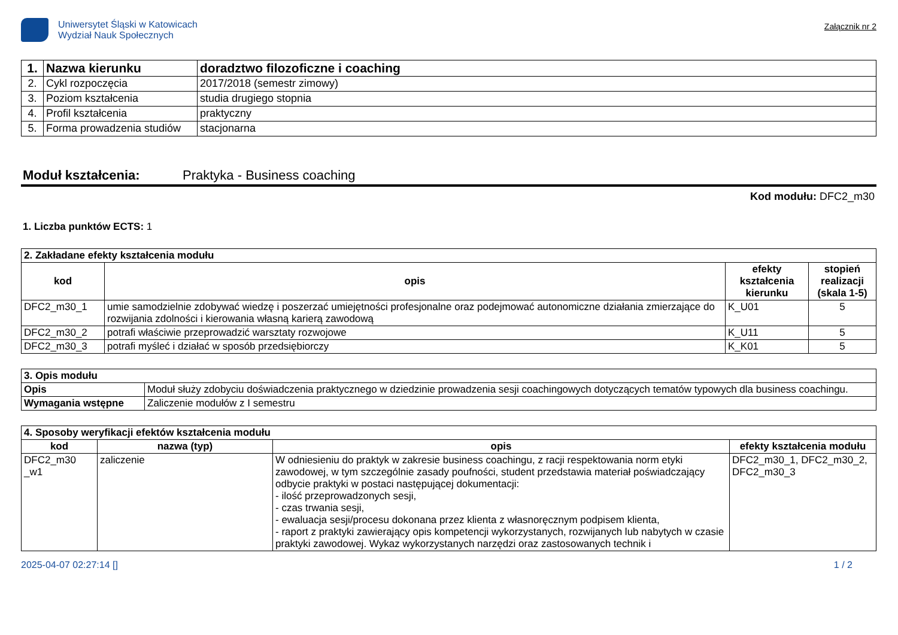Uniwersytet Śląski w Katowicach
Wydział Nauk Społecznych
Załącznik nr 2
| 1. | Nazwa kierunku | doradztwo filozoficzne i coaching |
| 2. | Cykl rozpoczęcia | 2017/2018 (semestr zimowy) |
| 3. | Poziom kształcenia | studia drugiego stopnia |
| 4. | Profil kształcenia | praktyczny |
| 5. | Forma prowadzenia studiów | stacjonarna |
Moduł kształcenia: Praktyka - Business coaching
Kod modułu: DFC2_m30
1. Liczba punktów ECTS: 1
| 2. Zakładane efekty kształcenia modułu | | | |
| kod | opis | efekty kształcenia kierunku | stopień realizacji (skala 1-5) |
| DFC2_m30_1 | umie samodzielnie zdobywać wiedzę i poszerzać umiejętności profesjonalne oraz podejmować autonomiczne działania zmierzające do rozwijania zdolności i kierowania własną karierą zawodową | K_U01 | 5 |
| DFC2_m30_2 | potrafi właściwie przeprowadzić warsztaty rozwojowe | K_U11 | 5 |
| DFC2_m30_3 | potrafi myśleć i działać w sposób przedsiębiorczy | K_K01 | 5 |
| 3. Opis modułu | |
| Opis | Moduł służy zdobyciu doświadczenia praktycznego w dziedzinie prowadzenia sesji coachingowych dotyczących tematów typowych dla business coachingu. |
| Wymagania wstępne | Zaliczenie modułów z I semestru |
| 4. Sposoby weryfikacji efektów kształcenia modułu | | | |
| kod | nazwa (typ) | opis | efekty kształcenia modułu |
| DFC2_m30 _w1 | zaliczenie | W odniesieniu do praktyk w zakresie business coachingu, z racji respektowania norm etyki zawodowej, w tym szczególnie zasady poufności, student przedstawia materiał poświadczający odbycie praktyki w postaci następującej dokumentacji: - ilość przeprowadzonych sesji, - czas trwania sesji, - ewaluacja sesji/procesu dokonana przez klienta z własnoręcznym podpisem klienta, - raport z praktyki zawierający opis kompetencji wykorzystanych, rozwijanych lub nabytych w czasie praktyki zawodowej. Wykaz wykorzystanych narzędzi oraz zastosowanych technik i | DFC2_m30_1, DFC2_m30_2, DFC2_m30_3 |
2025-04-07 02:27:14 [] 1 / 2